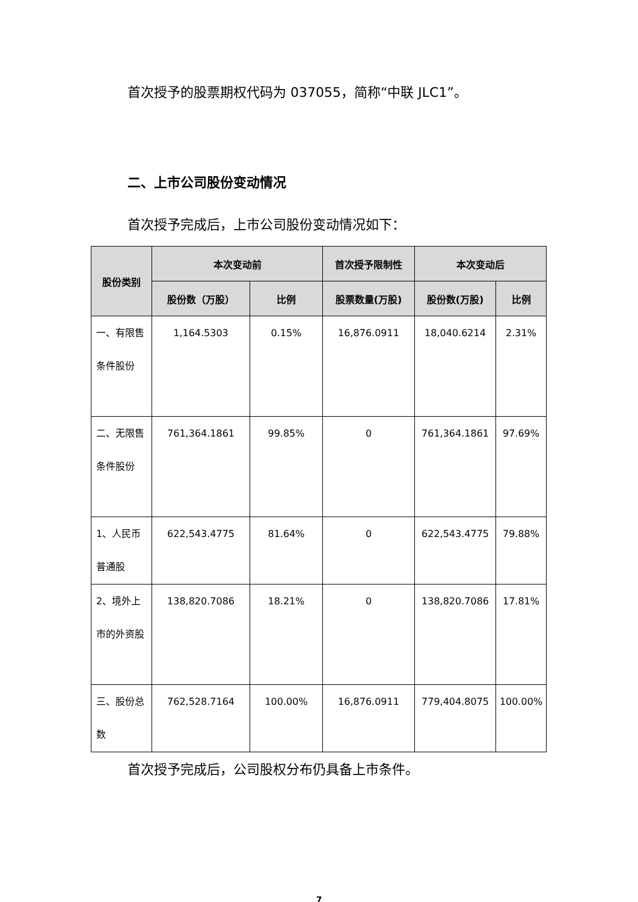首次授予的股票期权代码为 037055，简称“中联 JLC1”。
二、上市公司股份变动情况
首次授予完成后，上市公司股份变动情况如下：
| 股份类别 | 本次变动前 | | 首次授予限制性 | 本次变动后 | |
| --- | --- | --- | --- | --- | --- |
| | 股份数（万股） | 比例 | 股票数量(万股) | 股份数(万股) | 比例 |
| 一、有限售条件股份 | 1,164.5303 | 0.15% | 16,876.0911 | 18,040.6214 | 2.31% |
| 二、无限售条件股份 | 761,364.1861 | 99.85% | 0 | 761,364.1861 | 97.69% |
| 1、人民币普通股 | 622,543.4775 | 81.64% | 0 | 622,543.4775 | 79.88% |
| 2、境外上市的外资股 | 138,820.7086 | 18.21% | 0 | 138,820.7086 | 17.81% |
| 三、股份总数 | 762,528.7164 | 100.00% | 16,876.0911 | 779,404.8075 | 100.00% |
首次授予完成后，公司股权分布仍具备上市条件。
7